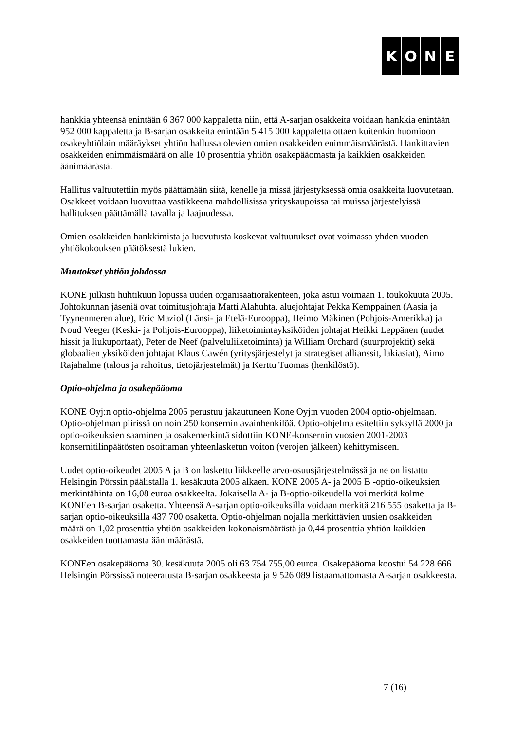KONE
hankkia yhteensä enintään 6 367 000 kappaletta niin, että A-sarjan osakkeita voidaan hankkia enintään 952 000 kappaletta ja B-sarjan osakkeita enintään 5 415 000 kappaletta ottaen kuitenkin huomioon osakeyhtiölain määräykset yhtiön hallussa olevien omien osakkeiden enimmäismäärästä. Hankittavien osakkeiden enimmäismäärä on alle 10 prosenttia yhtiön osakepääomasta ja kaikkien osakkeiden äänimäärästä.
Hallitus valtuutettiin myös päättämään siitä, kenelle ja missä järjestyksessä omia osakkeita luovutetaan. Osakkeet voidaan luovuttaa vastikkeena mahdollisissa yrityskaupoissa tai muissa järjestelyissä hallituksen päättämällä tavalla ja laajuudessa.
Omien osakkeiden hankkimista ja luovutusta koskevat valtuutukset ovat voimassa yhden vuoden yhtiökokouksen päätöksestä lukien.
Muutokset yhtiön johdossa
KONE julkisti huhtikuun lopussa uuden organisaatiorakenteen, joka astui voimaan 1. toukokuuta 2005. Johtokunnan jäseniä ovat toimitusjohtaja Matti Alahuhta, aluejohtajat Pekka Kemppainen (Aasia ja Tyynenmeren alue), Eric Maziol (Länsi- ja Etelä-Eurooppa), Heimo Mäkinen (Pohjois-Amerikka) ja Noud Veeger (Keski- ja Pohjois-Eurooppa), liiketoimintayksiköiden johtajat Heikki Leppänen (uudet hissit ja liukuportaat), Peter de Neef (palveluliiketoiminta) ja William Orchard (suurprojektit) sekä globaalien yksiköiden johtajat Klaus Cawén (yritysjärjestelyt ja strategiset allianssit, lakiasiat), Aimo Rajahalme (talous ja rahoitus, tietojärjestelmät) ja Kerttu Tuomas (henkilöstö).
Optio-ohjelma ja osakepääoma
KONE Oyj:n optio-ohjelma 2005 perustuu jakautuneen Kone Oyj:n vuoden 2004 optio-ohjelmaan. Optio-ohjelman piirissä on noin 250 konsernin avainhenkilöä. Optio-ohjelma esiteltiin syksyllä 2000 ja optio-oikeuksien saaminen ja osakemerkintä sidottiin KONE-konsernin vuosien 2001-2003 konsernitilinpäätösten osoittaman yhteenlasketun voiton (verojen jälkeen) kehittymiseen.
Uudet optio-oikeudet 2005 A ja B on laskettu liikkeelle arvo-osuusjärjestelmässä ja ne on listattu Helsingin Pörssin päälistalla 1. kesäkuuta 2005 alkaen. KONE 2005 A- ja 2005 B -optio-oikeuksien merkintähinta on 16,08 euroa osakkeelta. Jokaisella A- ja B-optio-oikeudella voi merkitä kolme KONEen B-sarjan osaketta. Yhteensä A-sarjan optio-oikeuksilla voidaan merkitä 216 555 osaketta ja B-sarjan optio-oikeuksilla 437 700 osaketta. Optio-ohjelman nojalla merkittävien uusien osakkeiden määrä on 1,02 prosenttia yhtiön osakkeiden kokonaismäärästä ja 0,44 prosenttia yhtiön kaikkien osakkeiden tuottamasta äänimäärästä.
KONEen osakepääoma 30. kesäkuuta 2005 oli 63 754 755,00 euroa. Osakepääoma koostui 54 228 666 Helsingin Pörssissä noteeratusta B-sarjan osakkeesta ja 9 526 089 listaamattomasta A-sarjan osakkeesta.
7 (16)